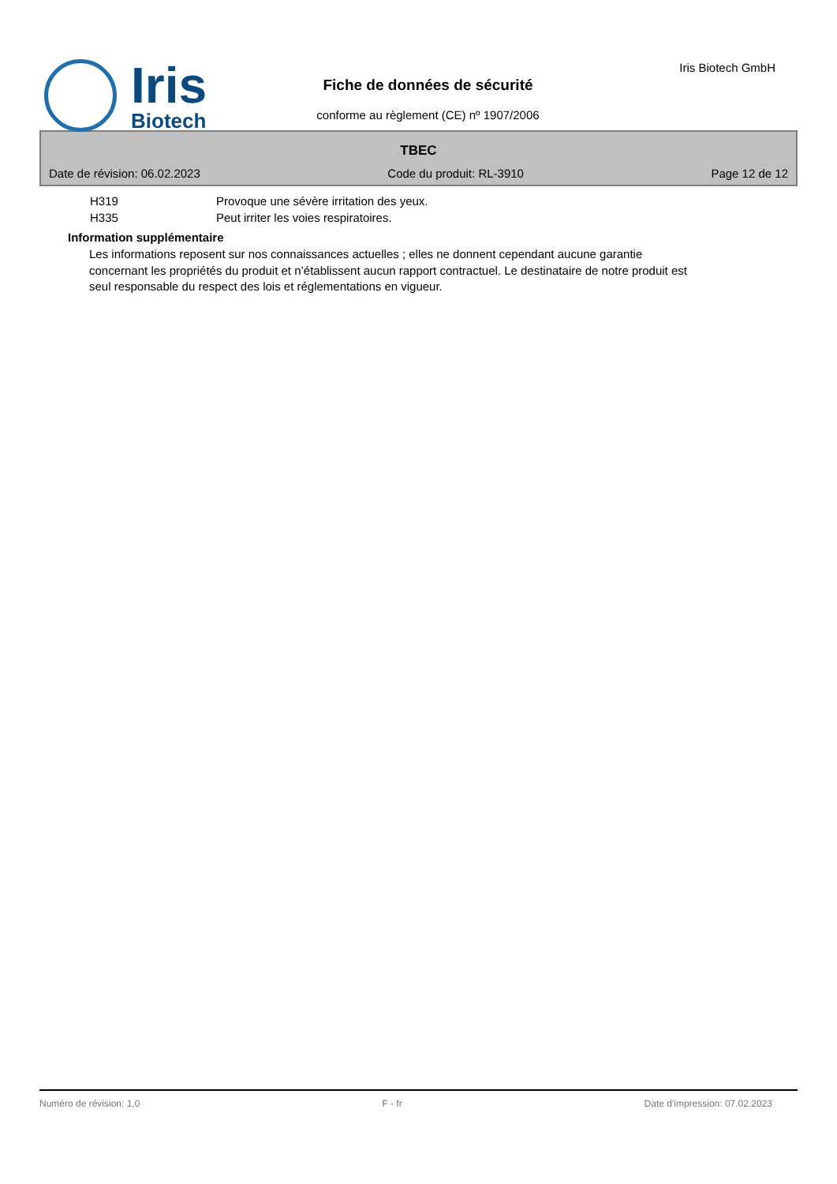Iris
Biotech
Fiche de données de sécurité
conforme au règlement (CE) nº 1907/2006
Iris Biotech GmbH
TBEC
Date de révision: 06.02.2023 Code du produit: RL-3910 Page 12 de 12
H319 Provoque une sévère irritation des yeux.
H335 Peut irriter les voies respiratoires.
Information supplémentaire
Les informations reposent sur nos connaissances actuelles ; elles ne donnent cependant aucune garantie concernant les propriétés du produit et n’établissent aucun rapport contractuel. Le destinataire de notre produit est seul responsable du respect des lois et réglementations en vigueur.
Numéro de révision: 1,0 F - fr Date d'impression: 07.02.2023